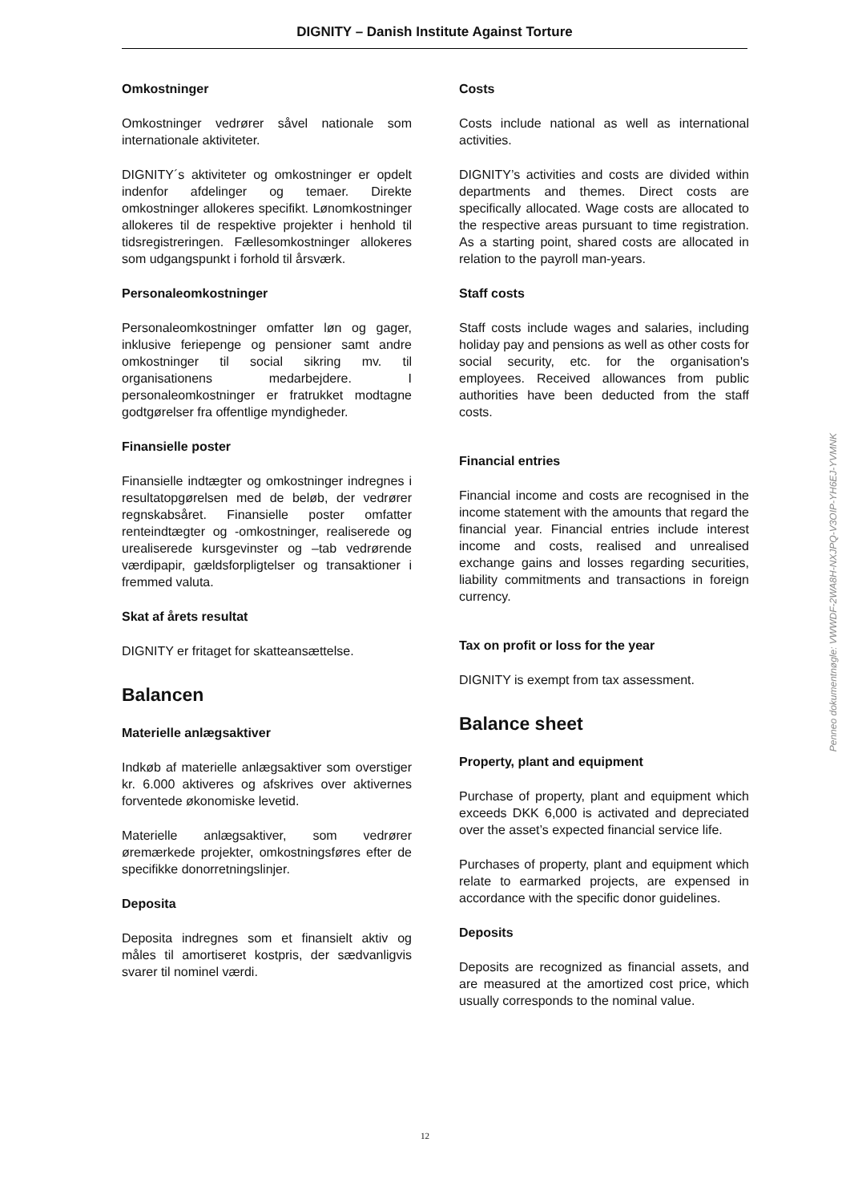DIGNITY – Danish Institute Against Torture
Omkostninger
Omkostninger vedrører såvel nationale som internationale aktiviteter.
DIGNITY´s aktiviteter og omkostninger er opdelt indenfor afdelinger og temaer. Direkte omkostninger allokeres specifikt. Lønomkostninger allokeres til de respektive projekter i henhold til tidsregistreringen. Fællesomkostninger allokeres som udgangspunkt i forhold til årsværk.
Personaleomkostninger
Personaleomkostninger omfatter løn og gager, inklusive feriepenge og pensioner samt andre omkostninger til social sikring mv. til organisationens medarbejdere. I personaleomkostninger er fratrukket modtagne godtgørelser fra offentlige myndigheder.
Finansielle poster
Finansielle indtægter og omkostninger indregnes i resultatopgørelsen med de beløb, der vedrører regnskabsåret. Finansielle poster omfatter renteindtægter og -omkostninger, realiserede og urealiserede kursgevinster og –tab vedrørende værdipapir, gældsforpligtelser og transaktioner i fremmed valuta.
Skat af årets resultat
DIGNITY er fritaget for skatteansættelse.
Balancen
Materielle anlægsaktiver
Indkøb af materielle anlægsaktiver som overstiger kr. 6.000 aktiveres og afskrives over aktivernes forventede økonomiske levetid.
Materielle anlægsaktiver, som vedrører øremærkede projekter, omkostningsføres efter de specifikke donorretningslinjer.
Deposita
Deposita indregnes som et finansielt aktiv og måles til amortiseret kostpris, der sædvanligvis svarer til nominel værdi.
Costs
Costs include national as well as international activities.
DIGNITY’s activities and costs are divided within departments and themes. Direct costs are specifically allocated. Wage costs are allocated to the respective areas pursuant to time registration. As a starting point, shared costs are allocated in relation to the payroll man-years.
Staff costs
Staff costs include wages and salaries, including holiday pay and pensions as well as other costs for social security, etc. for the organisation's employees. Received allowances from public authorities have been deducted from the staff costs.
Financial entries
Financial income and costs are recognised in the income statement with the amounts that regard the financial year. Financial entries include interest income and costs, realised and unrealised exchange gains and losses regarding securities, liability commitments and transactions in foreign currency.
Tax on profit or loss for the year
DIGNITY is exempt from tax assessment.
Balance sheet
Property, plant and equipment
Purchase of property, plant and equipment which exceeds DKK 6,000 is activated and depreciated over the asset’s expected financial service life.
Purchases of property, plant and equipment which relate to earmarked projects, are expensed in accordance with the specific donor guidelines.
Deposits
Deposits are recognized as financial assets, and are measured at the amortized cost price, which usually corresponds to the nominal value.
Penneo dokumentnøgle: VWWDF-2WA8H-NXJPQ-V3OIP-YH6EJ-YVMNK
12